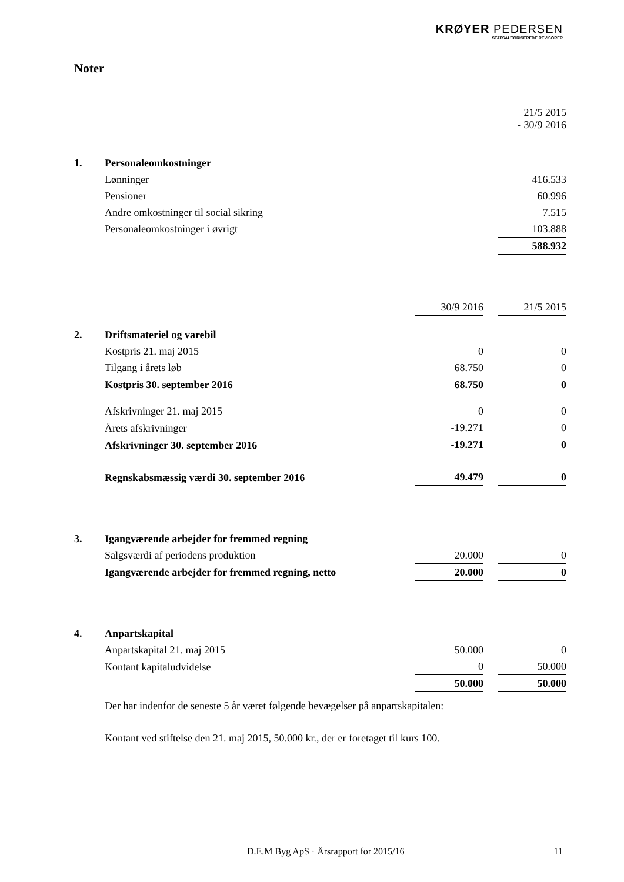KRØYER PEDERSEN
STATSAUTORISEREDE REVISORER
Noter
| | | | | 21/5 2015 - 30/9 2016 |
| 1. | Personaleomkostninger | | | |
| | Lønninger | | | 416.533 |
| | Pensioner | | | 60.996 |
| | Andre omkostninger til social sikring | | | 7.515 |
| | Personaleomkostninger i øvrigt | | | 103.888 |
| | | | | 588.932 |
| | | 30/9 2016 | | 21/5 2015 |
| 2. | Driftsmateriel og varebil | | | |
| | Kostpris 21. maj 2015 | 0 | | 0 |
| | Tilgang i årets løb | 68.750 | | 0 |
| | Kostpris 30. september 2016 | 68.750 | | 0 |
| | Afskrivninger 21. maj 2015 | 0 | | 0 |
| | Årets afskrivninger | -19.271 | | 0 |
| | Afskrivninger 30. september 2016 | -19.271 | | 0 |
| | Regnskabsmæssig værdi 30. september 2016 | 49.479 | | 0 |
| 3. | Igangværende arbejder for fremmed regning | | | |
| | Salgsværdi af periodens produktion | 20.000 | | 0 |
| | Igangværende arbejder for fremmed regning, netto | 20.000 | | 0 |
| 4. | Anpartskapital | | | |
| | Anpartskapital 21. maj 2015 | 50.000 | | 0 |
| | Kontant kapitaludvidelse | 0 | | 50.000 |
| | | 50.000 | | 50.000 |
| | Der har indenfor de seneste 5 år været følgende bevægelser på anpartskapitalen: | | | |
| | Kontant ved stiftelse den 21. maj 2015, 50.000 kr., der er foretaget til kurs 100. | | | |
D.E.M Byg ApS · Årsrapport for 2015/16 11